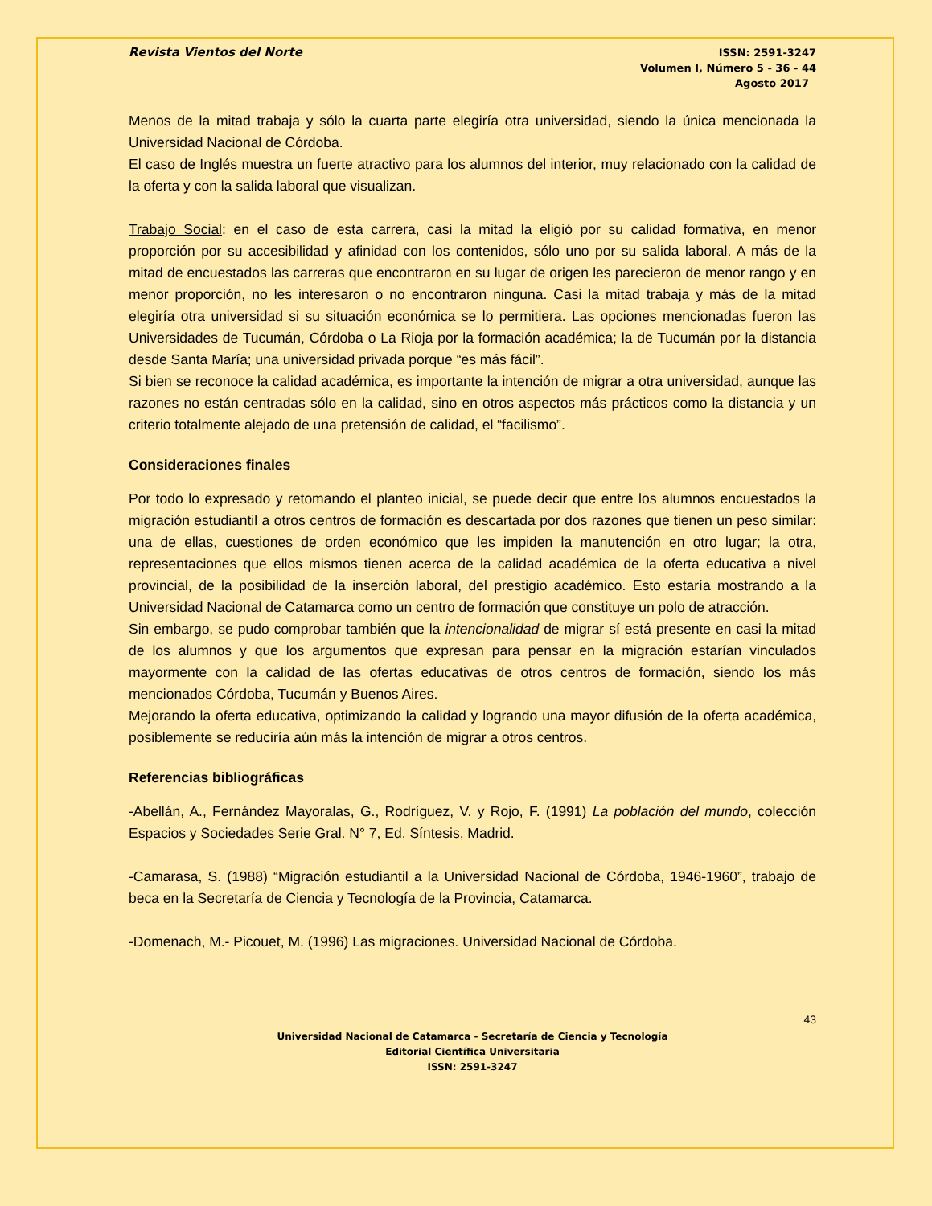Revista Vientos del Norte
ISSN: 2591-3247
Volumen I, Número 5 - 36 - 44
Agosto 2017
Menos de la mitad trabaja y sólo la cuarta parte elegiría otra universidad, siendo la única mencionada la Universidad Nacional de Córdoba.
El caso de Inglés muestra un fuerte atractivo para los alumnos del interior, muy relacionado con la calidad de la oferta y con la salida laboral que visualizan.
Trabajo Social: en el caso de esta carrera, casi la mitad la eligió por su calidad formativa, en menor proporción por su accesibilidad y afinidad con los contenidos, sólo uno por su salida laboral. A más de la mitad de encuestados las carreras que encontraron en su lugar de origen les parecieron de menor rango y en menor proporción, no les interesaron o no encontraron ninguna. Casi la mitad trabaja y más de la mitad elegiría otra universidad si su situación económica se lo permitiera. Las opciones mencionadas fueron las Universidades de Tucumán, Córdoba o La Rioja por la formación académica; la de Tucumán por la distancia desde Santa María; una universidad privada porque “es más fácil”.
Si bien se reconoce la calidad académica, es importante la intención de migrar a otra universidad, aunque las razones no están centradas sólo en la calidad, sino en otros aspectos más prácticos como la distancia y un criterio totalmente alejado de una pretensión de calidad, el “facilismo”.
Consideraciones finales
Por todo lo expresado y retomando el planteo inicial, se puede decir que entre los alumnos encuestados la migración estudiantil a otros centros de formación es descartada por dos razones que tienen un peso similar: una de ellas, cuestiones de orden económico que les impiden la manutención en otro lugar; la otra, representaciones que ellos mismos tienen acerca de la calidad académica de la oferta educativa a nivel provincial, de la posibilidad de la inserción laboral, del prestigio académico. Esto estaría mostrando a la Universidad Nacional de Catamarca como un centro de formación que constituye un polo de atracción.
Sin embargo, se pudo comprobar también que la intencionalidad de migrar sí está presente en casi la mitad de los alumnos y que los argumentos que expresan para pensar en la migración estarían vinculados mayormente con la calidad de las ofertas educativas de otros centros de formación, siendo los más mencionados Córdoba, Tucumán y Buenos Aires.
Mejorando la oferta educativa, optimizando la calidad y logrando una mayor difusión de la oferta académica, posiblemente se reduciría aún más la intención de migrar a otros centros.
Referencias bibliográficas
-Abellán, A., Fernández Mayoralas, G., Rodríguez, V. y Rojo, F. (1991) La población del mundo, colección Espacios y Sociedades Serie Gral. N° 7, Ed. Síntesis, Madrid.
-Camarasa, S. (1988) “Migración estudiantil a la Universidad Nacional de Córdoba, 1946-1960”, trabajo de beca en la Secretaría de Ciencia y Tecnología de la Provincia, Catamarca.
-Domenach, M.- Picouet, M. (1996) Las migraciones. Universidad Nacional de Córdoba.
43
Universidad Nacional de Catamarca - Secretaría de Ciencia y Tecnología
Editorial Científica Universitaria
ISSN: 2591-3247